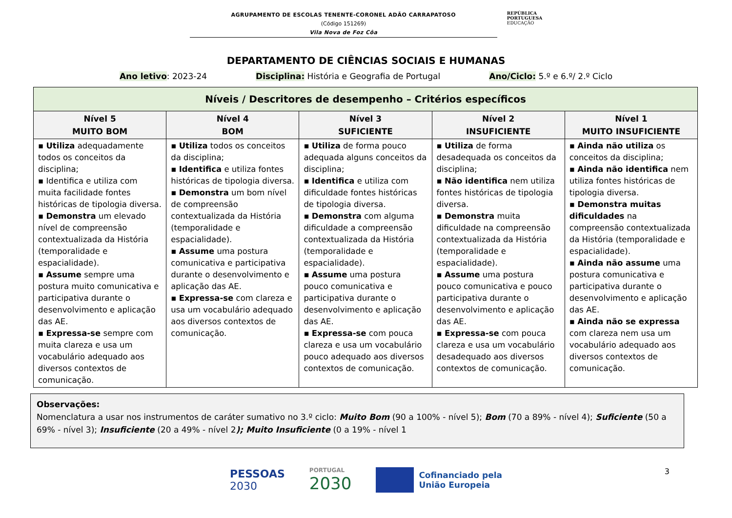AGRUPAMENTO DE ESCOLAS TENENTE-CORONEL ADÃO CARRAPATOSO
(Código 151269)
Vila Nova de Foz Côa
REPÚBLICA
PORTUGUESA
EDUCAÇÃO
DEPARTAMENTO DE CIÊNCIAS SOCIAIS E HUMANAS
Ano letivo: 2023-24 Disciplina: História e Geografia de Portugal Ano/Ciclo: 5.º e 6.º/ 2.º Ciclo
| Níveis / Descritores de desempenho – Critérios específicos | | | | |
| --- | --- | --- | --- | --- |
| Nível 5 MUITO BOM | Nível 4 BOM | Nível 3 SUFICIENTE | Nível 2 INSUFICIENTE | Nível 1 MUITO INSUFICIENTE |
| ▪ Utiliza adequadamente todos os conceitos da disciplina; ▪ Identifica e utiliza com muita facilidade fontes históricas de tipologia diversa. ▪ Demonstra um elevado nível de compreensão contextualizada da História (temporalidade e espacialidade). ▪ Assume sempre uma postura muito comunicativa e participativa durante o desenvolvimento e aplicação das AE. ▪ Expressa-se sempre com muita clareza e usa um vocabulário adequado aos diversos contextos de comunicação. | ▪ Utiliza todos os conceitos da disciplina; ▪ Identifica e utiliza fontes históricas de tipologia diversa. ▪ Demonstra um bom nível de compreensão contextualizada da História (temporalidade e espacialidade). ▪ Assume uma postura comunicativa e participativa durante o desenvolvimento e aplicação das AE. ▪ Expressa-se com clareza e usa um vocabulário adequado aos diversos contextos de comunicação. | ▪ Utiliza de forma pouco adequada alguns conceitos da disciplina; ▪ Identifica e utiliza com dificuldade fontes históricas de tipologia diversa. ▪ Demonstra com alguma dificuldade a compreensão contextualizada da História (temporalidade e espacialidade). ▪ Assume uma postura pouco comunicativa e participativa durante o desenvolvimento e aplicação das AE. ▪ Expressa-se com pouca clareza e usa um vocabulário pouco adequado aos diversos contextos de comunicação. | ▪ Utiliza de forma desadequada os conceitos da disciplina; ▪ Não identifica nem utiliza fontes históricas de tipologia diversa. ▪ Demonstra muita dificuldade na compreensão contextualizada da História (temporalidade e espacialidade). ▪ Assume uma postura pouco comunicativa e pouco participativa durante o desenvolvimento e aplicação das AE. ▪ Expressa-se com pouca clareza e usa um vocabulário desadequado aos diversos contextos de comunicação. | ▪ Ainda não utiliza os conceitos da disciplina; ▪ Ainda não identifica nem utiliza fontes históricas de tipologia diversa. ▪ Demonstra muitas dificuldades na compreensão contextualizada da História (temporalidade e espacialidade). ▪ Ainda não assume uma postura comunicativa e participativa durante o desenvolvimento e aplicação das AE. ▪ Ainda não se expressa com clareza nem usa um vocabulário adequado aos diversos contextos de comunicação. |
Observações:
Nomenclatura a usar nos instrumentos de caráter sumativo no 3.º ciclo: Muito Bom (90 a 100% - nível 5); Bom (70 a 89% - nível 4); Suficiente (50 a 69% - nível 3); Insuficiente (20 a 49% - nível 2); Muito Insuficiente (0 a 19% - nível 1
PESSOAS
2030
PORTUGAL
2030
Cofinanciado pela
União Europeia
3